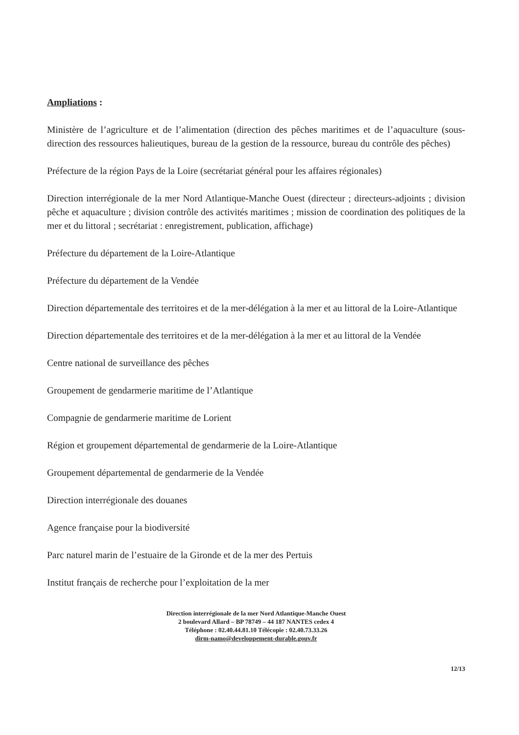Ampliations :
Ministère de l’agriculture et de l’alimentation (direction des pêches maritimes et de l’aquaculture (sous-direction des ressources halieutiques, bureau de la gestion de la ressource, bureau du contrôle des pêches)
Préfecture de la région Pays de la Loire (secrétariat général pour les affaires régionales)
Direction interrégionale de la mer Nord Atlantique-Manche Ouest (directeur ; directeurs-adjoints ; division pêche et aquaculture ; division contrôle des activités maritimes ; mission de coordination des politiques de la mer et du littoral ; secrétariat : enregistrement, publication, affichage)
Préfecture du département de la Loire-Atlantique
Préfecture du département de la Vendée
Direction départementale des territoires et de la mer-délégation à la mer et au littoral de la Loire-Atlantique
Direction départementale des territoires et de la mer-délégation à la mer et au littoral de la Vendée
Centre national de surveillance des pêches
Groupement de gendarmerie maritime de l’Atlantique
Compagnie de gendarmerie maritime de Lorient
Région et groupement départemental de gendarmerie de la Loire-Atlantique
Groupement départemental de gendarmerie de la Vendée
Direction interrégionale des douanes
Agence française pour la biodiversité
Parc naturel marin de l’estuaire de la Gironde et de la mer des Pertuis
Institut français de recherche pour l’exploitation de la mer
Direction interrégionale de la mer Nord Atlantique-Manche Ouest
2 boulevard Allard – BP 78749 – 44 187 NANTES cedex 4
Téléphone : 02.40.44.81.10 Télécopie : 02.40.73.33.26
dirm-namo@developpement-durable.gouv.fr
12/13